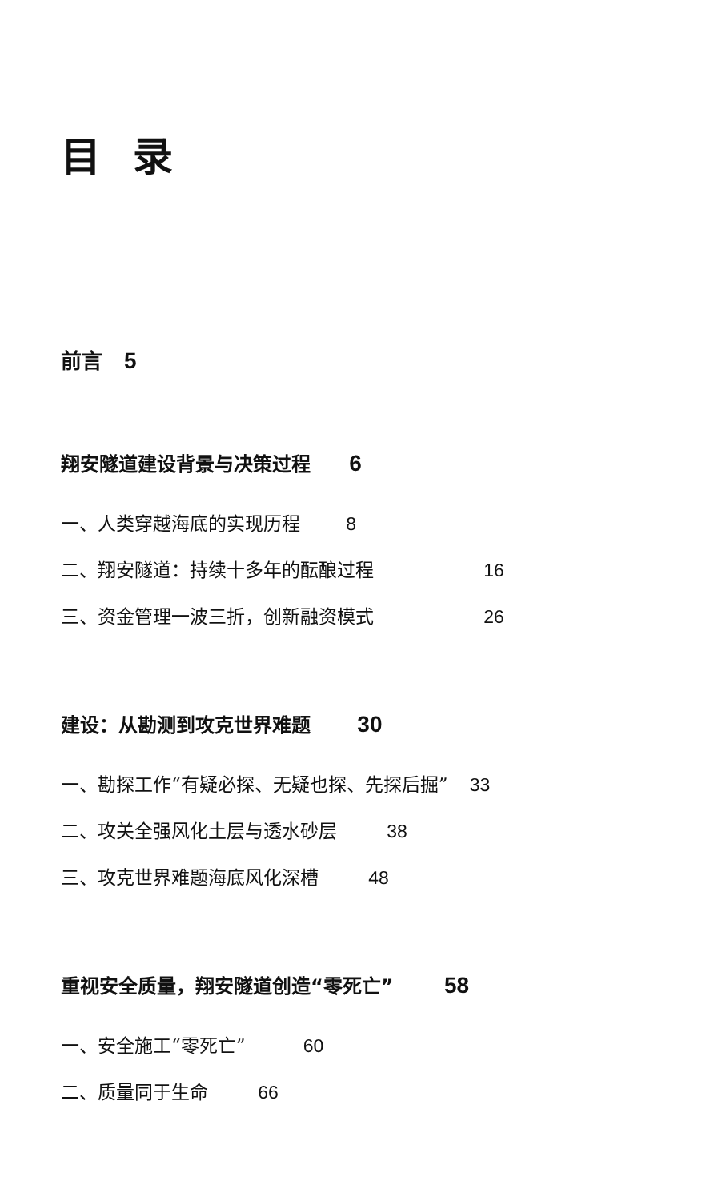目录
前言 5
翔安隧道建设背景与决策过程 6
一、人类穿越海底的实现历程 8
二、翔安隧道：持续十多年的酝酿过程 16
三、资金管理一波三折，创新融资模式 26
建设：从勘测到攻克世界难题 30
一、勘探工作“有疑必探、无疑也探、先探后掘” 33
二、攻关全强风化土层与透水砂层 38
三、攻克世界难题海底风化深槽 48
重视安全质量，翔安隧道创造“零死亡” 58
一、安全施工“零死亡” 60
二、质量同于生命 66